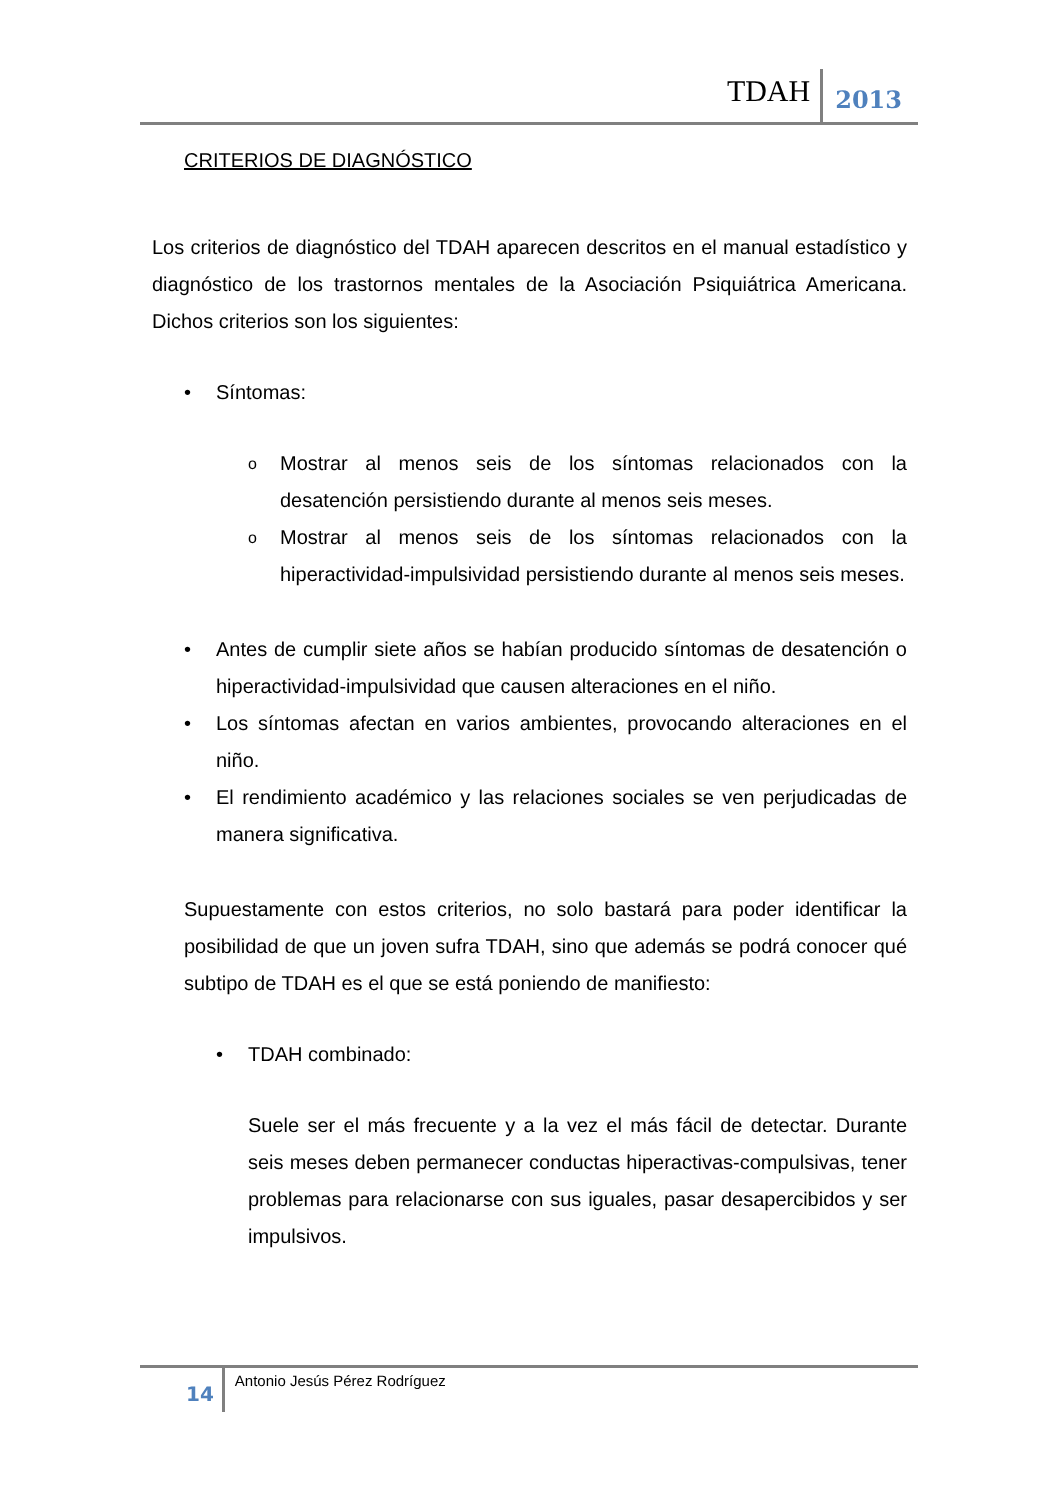TDAH 2013
CRITERIOS DE DIAGNÓSTICO
Los criterios de diagnóstico del TDAH aparecen descritos en el manual estadístico y diagnóstico de los trastornos mentales de la Asociación Psiquiátrica Americana. Dichos criterios son los siguientes:
• Síntomas:
o Mostrar al menos seis de los síntomas relacionados con la desatención persistiendo durante al menos seis meses.
o Mostrar al menos seis de los síntomas relacionados con la hiperactividad-impulsividad persistiendo durante al menos seis meses.
• Antes de cumplir siete años se habían producido síntomas de desatención o hiperactividad-impulsividad que causen alteraciones en el niño.
• Los síntomas afectan en varios ambientes, provocando alteraciones en el niño.
• El rendimiento académico y las relaciones sociales se ven perjudicadas de manera significativa.
Supuestamente con estos criterios, no solo bastará para poder identificar la posibilidad de que un joven sufra TDAH, sino que además se podrá conocer qué subtipo de TDAH es el que se está poniendo de manifiesto:
• TDAH combinado:
Suele ser el más frecuente y a la vez el más fácil de detectar. Durante seis meses deben permanecer conductas hiperactivas-compulsivas, tener problemas para relacionarse con sus iguales, pasar desapercibidos y ser impulsivos.
14 Antonio Jesús Pérez Rodríguez